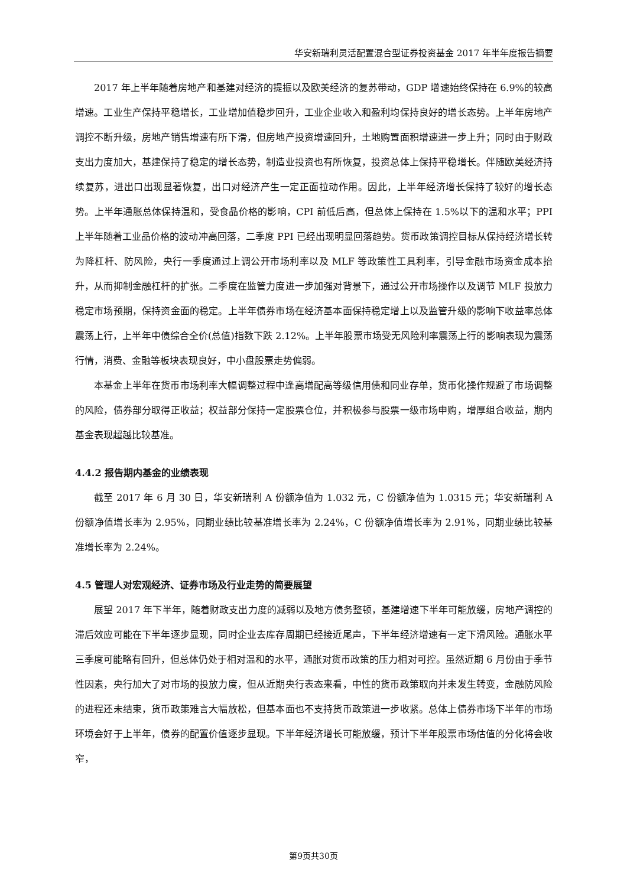华安新瑞利灵活配置混合型证券投资基金 2017 年半年度报告摘要
2017 年上半年随着房地产和基建对经济的提振以及欧美经济的复苏带动，GDP 增速始终保持在 6.9%的较高增速。工业生产保持平稳增长，工业增加值稳步回升，工业企业收入和盈利均保持良好的增长态势。上半年房地产调控不断升级，房地产销售增速有所下滑，但房地产投资增速回升，土地购置面积增速进一步上升；同时由于财政支出力度加大，基建保持了稳定的增长态势，制造业投资也有所恢复，投资总体上保持平稳增长。伴随欧美经济持续复苏，进出口出现显著恢复，出口对经济产生一定正面拉动作用。因此，上半年经济增长保持了较好的增长态势。上半年通胀总体保持温和，受食品价格的影响，CPI 前低后高，但总体上保持在 1.5%以下的温和水平；PPI 上半年随着工业品价格的波动冲高回落，二季度 PPI 已经出现明显回落趋势。货币政策调控目标从保持经济增长转为降杠杆、防风险，央行一季度通过上调公开市场利率以及 MLF 等政策性工具利率，引导金融市场资金成本抬升，从而抑制金融杠杆的扩张。二季度在监管力度进一步加强对背景下，通过公开市场操作以及调节 MLF 投放力稳定市场预期，保持资金面的稳定。上半年债券市场在经济基本面保持稳定增上以及监管升级的影响下收益率总体震荡上行，上半年中债综合全价(总值)指数下跌 2.12%。上半年股票市场受无风险利率震荡上行的影响表现为震荡行情，消费、金融等板块表现良好，中小盘股票走势偏弱。
本基金上半年在货币市场利率大幅调整过程中逢高增配高等级信用债和同业存单，货币化操作规避了市场调整的风险，债券部分取得正收益；权益部分保持一定股票仓位，并积极参与股票一级市场申购，增厚组合收益，期内基金表现超越比较基准。
4.4.2 报告期内基金的业绩表现
截至 2017 年 6 月 30 日，华安新瑞利 A 份额净值为 1.032 元，C 份额净值为 1.0315 元；华安新瑞利 A 份额净值增长率为 2.95%，同期业绩比较基准增长率为 2.24%，C 份额净值增长率为 2.91%，同期业绩比较基准增长率为 2.24%。
4.5 管理人对宏观经济、证券市场及行业走势的简要展望
展望 2017 年下半年，随着财政支出力度的减弱以及地方债务整顿，基建增速下半年可能放缓，房地产调控的滞后效应可能在下半年逐步显现，同时企业去库存周期已经接近尾声，下半年经济增速有一定下滑风险。通胀水平三季度可能略有回升，但总体仍处于相对温和的水平，通胀对货币政策的压力相对可控。虽然近期 6 月份由于季节性因素，央行加大了对市场的投放力度，但从近期央行表态来看，中性的货币政策取向并未发生转变，金融防风险的进程还未结束，货币政策难言大幅放松，但基本面也不支持货币政策进一步收紧。总体上债券市场下半年的市场环境会好于上半年，债券的配置价值逐步显现。下半年经济增长可能放缓，预计下半年股票市场估值的分化将会收窄，
第9页共30页